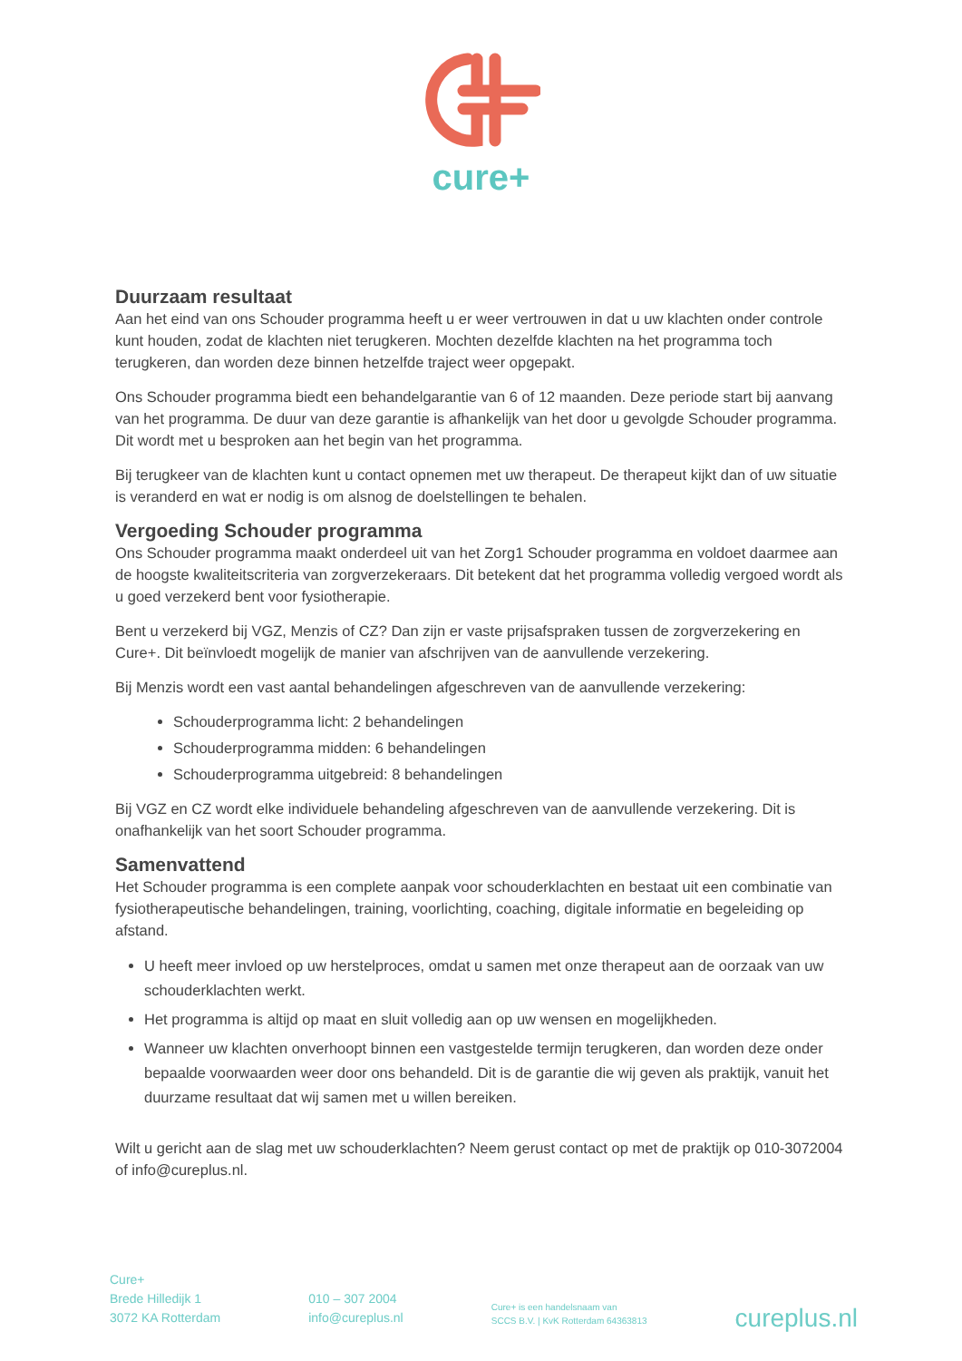cure+
Duurzaam resultaat
Aan het eind van ons Schouder programma heeft u er weer vertrouwen in dat u uw klachten onder controle kunt houden, zodat de klachten niet terugkeren. Mochten dezelfde klachten na het programma toch terugkeren, dan worden deze binnen hetzelfde traject weer opgepakt.
Ons Schouder programma biedt een behandelgarantie van 6 of 12 maanden. Deze periode start bij aanvang van het programma. De duur van deze garantie is afhankelijk van het door u gevolgde Schouder programma. Dit wordt met u besproken aan het begin van het programma.
Bij terugkeer van de klachten kunt u contact opnemen met uw therapeut. De therapeut kijkt dan of uw situatie is veranderd en wat er nodig is om alsnog de doelstellingen te behalen.
Vergoeding Schouder programma
Ons Schouder programma maakt onderdeel uit van het Zorg1 Schouder programma en voldoet daarmee aan de hoogste kwaliteitscriteria van zorgverzekeraars. Dit betekent dat het programma volledig vergoed wordt als u goed verzekerd bent voor fysiotherapie.
Bent u verzekerd bij VGZ, Menzis of CZ? Dan zijn er vaste prijsafspraken tussen de zorgverzekering en Cure+. Dit beïnvloedt mogelijk de manier van afschrijven van de aanvullende verzekering.
Bij Menzis wordt een vast aantal behandelingen afgeschreven van de aanvullende verzekering:
Schouderprogramma licht: 2 behandelingen
Schouderprogramma midden: 6 behandelingen
Schouderprogramma uitgebreid: 8 behandelingen
Bij VGZ en CZ wordt elke individuele behandeling afgeschreven van de aanvullende verzekering. Dit is onafhankelijk van het soort Schouder programma.
Samenvattend
Het Schouder programma is een complete aanpak voor schouderklachten en bestaat uit een combinatie van fysiotherapeutische behandelingen, training, voorlichting, coaching, digitale informatie en begeleiding op afstand.
U heeft meer invloed op uw herstelproces, omdat u samen met onze therapeut aan de oorzaak van uw schouderklachten werkt.
Het programma is altijd op maat en sluit volledig aan op uw wensen en mogelijkheden.
Wanneer uw klachten onverhoopt binnen een vastgestelde termijn terugkeren, dan worden deze onder bepaalde voorwaarden weer door ons behandeld. Dit is de garantie die wij geven als praktijk, vanuit het duurzame resultaat dat wij samen met u willen bereiken.
Wilt u gericht aan de slag met uw schouderklachten? Neem gerust contact op met de praktijk op 010-3072004 of info@cureplus.nl.
Cure+
Brede Hilledijk 1
3072 KA Rotterdam
010 – 307 2004
info@cureplus.nl
Cure+ is een handelsnaam van
SCCS B.V. | KvK Rotterdam 64363813
cureplus.nl